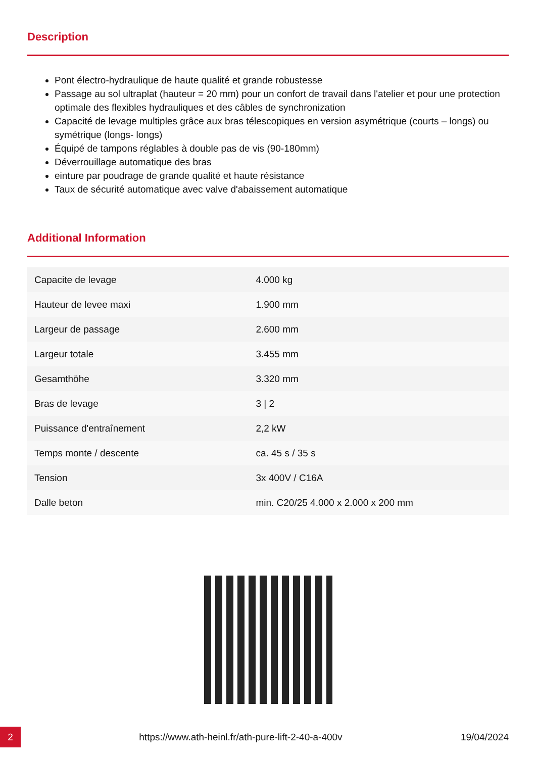Description
Pont électro-hydraulique de haute qualité et grande robustesse
Passage au sol ultraplat (hauteur = 20 mm) pour un confort de travail dans l'atelier et pour une protection optimale des flexibles hydrauliques et des câbles de synchronization
Capacité de levage multiples grâce aux bras télescopiques en version asymétrique (courts – longs) ou symétrique (longs- longs)
Équipé de tampons réglables à double pas de vis (90-180mm)
Déverrouillage automatique des bras
einture par poudrage de grande qualité et haute résistance
Taux de sécurité automatique avec valve d'abaissement automatique
Additional Information
| Capacite de levage | 4.000 kg |
| Hauteur de levee maxi | 1.900 mm |
| Largeur de passage | 2.600 mm |
| Largeur totale | 3.455 mm |
| Gesamthöhe | 3.320 mm |
| Bras de levage | 3 / 2 |
| Puissance d'entraînement | 2,2 kW |
| Temps monte / descente | ca. 45 s / 35 s |
| Tension | 3x 400V / C16A |
| Dalle beton | min. C20/25 4.000 x 2.000 x 200 mm |
2
https://www.ath-heinl.fr/ath-pure-lift-2-40-a-400v
19/04/2024